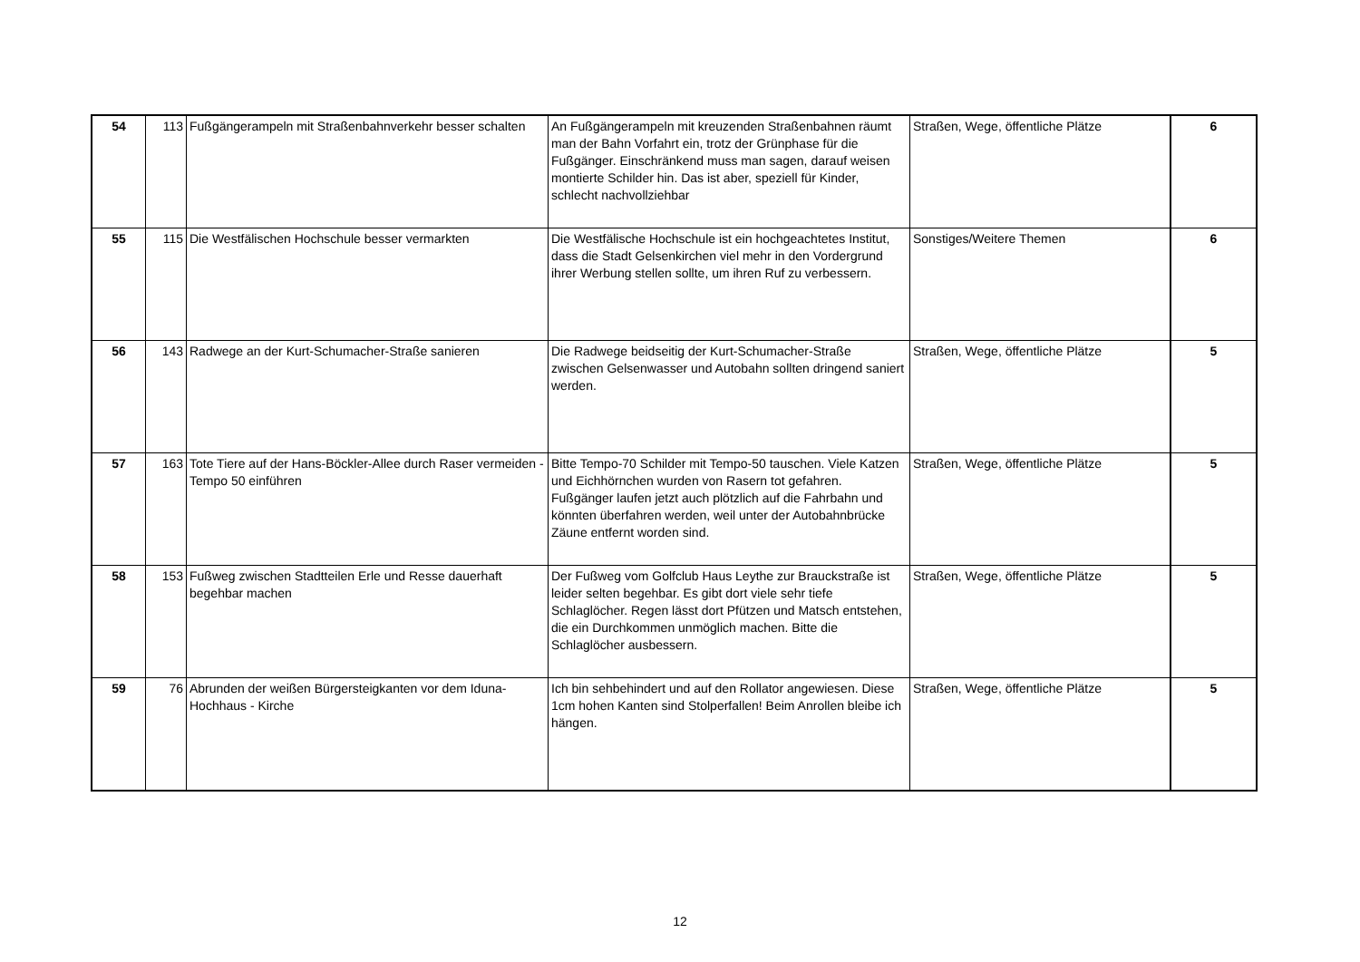| 54 | 113 | Fußgängerampeln mit Straßenbahnverkehr besser schalten | An Fußgängerampeln mit kreuzenden Straßenbahnen räumt man der Bahn Vorfahrt ein, trotz der Grünphase für die Fußgänger. Einschränkend muss man sagen, darauf weisen montierte Schilder hin. Das ist aber, speziell für Kinder, schlecht nachvollziehbar | Straßen, Wege, öffentliche Plätze | 6 |
| 55 | 115 | Die Westfälischen Hochschule besser vermarkten | Die Westfälische Hochschule ist ein hochgeachtetes Institut, dass die Stadt Gelsenkirchen viel mehr in den Vordergrund ihrer Werbung stellen sollte, um ihren Ruf zu verbessern. | Sonstiges/Weitere Themen | 6 |
| 56 | 143 | Radwege an der Kurt-Schumacher-Straße sanieren | Die Radwege beidseitig der Kurt-Schumacher-Straße zwischen Gelsenwasser und Autobahn sollten dringend saniert werden. | Straßen, Wege, öffentliche Plätze | 5 |
| 57 | 163 | Tote Tiere auf der Hans-Böckler-Allee durch Raser vermeiden - Tempo 50 einführen | Bitte Tempo-70 Schilder mit Tempo-50 tauschen. Viele Katzen und Eichhörnchen wurden von Rasern tot gefahren. Fußgänger laufen jetzt auch plötzlich auf die Fahrbahn und könnten überfahren werden, weil unter der Autobahnbrücke Zäune entfernt worden sind. | Straßen, Wege, öffentliche Plätze | 5 |
| 58 | 153 | Fußweg zwischen Stadtteilen Erle und Resse dauerhaft begehbar machen | Der Fußweg vom Golfclub Haus Leythe zur Brauckstraße ist leider selten begehbar. Es gibt dort viele sehr tiefe Schlaglöcher. Regen lässt dort Pfützen und Matsch entstehen, die ein Durchkommen unmöglich machen. Bitte die Schlaglöcher ausbessern. | Straßen, Wege, öffentliche Plätze | 5 |
| 59 | 76 | Abrunden der weißen Bürgersteigkanten vor dem Iduna-Hochhaus - Kirche | Ich bin sehbehindert und auf den Rollator angewiesen. Diese 1cm hohen Kanten sind Stolperfallen! Beim Anrollen bleibe ich hängen. | Straßen, Wege, öffentliche Plätze | 5 |
12